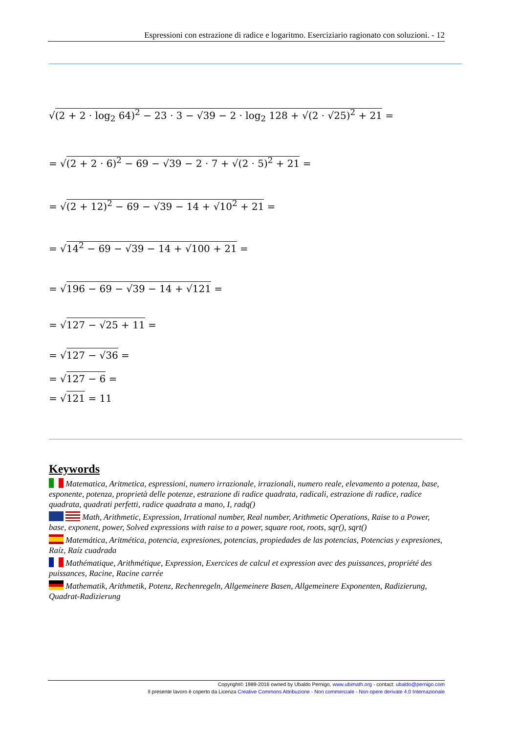Espressioni con estrazione di radice e logaritmo. Eserciziario ragionato con soluzioni. - 12
√(2 + 2 · log<sub>2</sub> 64)<sup>2</sup> − 23 · 3 − √39 − 2 · log<sub>2</sub> 128 + √(2 · √25)<sup>2</sup> + 21 =
= √(2 + 2 · 6)<sup>2</sup> − 69 − √39 − 2 · 7 + √(2 · 5)<sup>2</sup> + 21 =
= √(2 + 12)<sup>2</sup> − 69 − √39 − 14 + √10<sup>2</sup> + 21 =
= √14<sup>2</sup> − 69 − √39 − 14 + √100 + 21 =
= √196 − 69 − √39 − 14 + √121 =
= √127 − √25 + 11 =
= √127 − √36 =
= √127 − 6 =
= √121 = 11
Keywords
Matematica, Aritmetica, espressioni, numero irrazionale, irrazionali, numero reale, elevamento a potenza, base, esponente, potenza, proprietà delle potenze, estrazione di radice quadrata, radicali, estrazione di radice, radice quadrata, quadrati perfetti, radice quadrata a mano, I, radq()
Math, Arithmetic, Expression, Irrational number, Real number, Arithmetic Operations, Raise to a Power, base, exponent, power, Solved expressions with raise to a power, square root, roots, sqr(), sqrt()
Matemática, Aritmética, potencia, expresiones, potencias, propiedades de las potencias, Potencias y expresiones, Raíz, Raíz cuadrada
Mathématique, Arithmétique, Expression, Exercices de calcul et expression avec des puissances, propriété des puissances, Racine, Racine carrée
Mathematik, Arithmetik, Potenz, Rechenregeln, Allgemeinere Basen, Allgemeinere Exponenten, Radizierung, Quadrat-Radizierung
Copyright© 1989-2016 owned by Ubaldo Pernigo, www.ubimath.org - contact: ubaldo@pernigo.com
Il presente lavoro è coperto da Licenza Creative Commons Attribuzione - Non commerciale - Non opere derivate 4.0 Internazionale